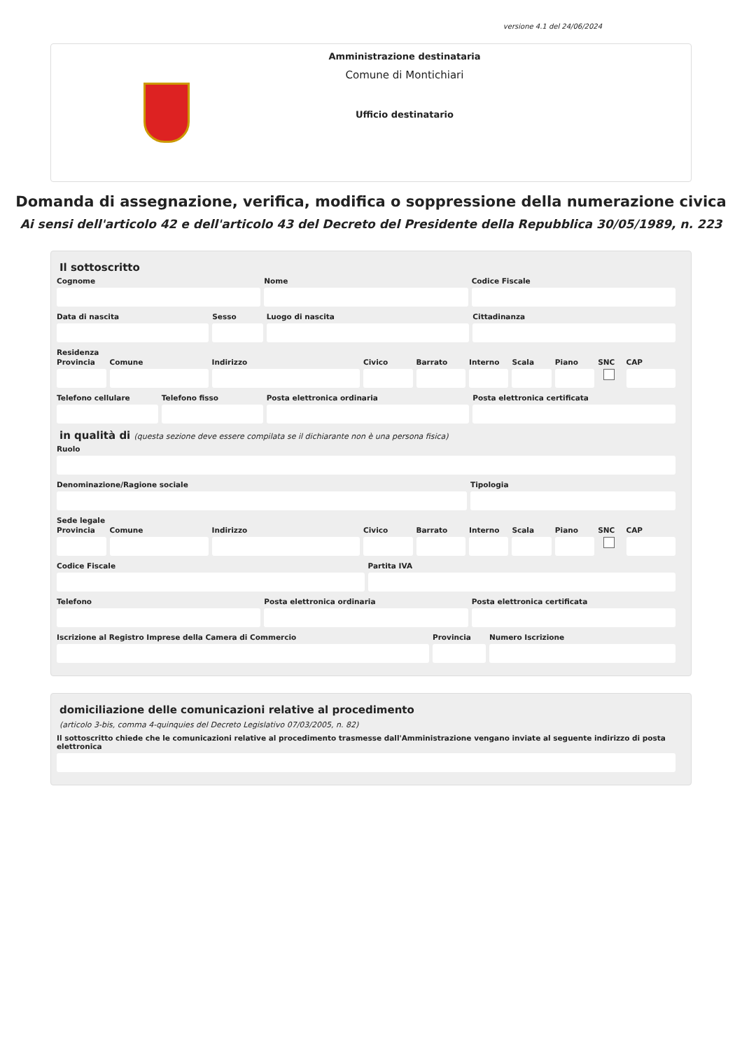versione 4.1 del 24/06/2024
Amministrazione destinataria
Comune di Montichiari
Ufficio destinatario
Domanda di assegnazione, verifica, modifica o soppressione della numerazione civica
Ai sensi dell'articolo 42 e dell'articolo 43 del Decreto del Presidente della Repubblica 30/05/1989, n. 223
Il sottoscritto
Cognome Nome Codice Fiscale
Data di nascita Sesso Luogo di nascita Cittadinanza
Residenza
Provincia Comune Indirizzo Civico Barrato Interno Scala Piano SNC CAP
Telefono cellulare Telefono fisso Posta elettronica ordinaria Posta elettronica certificata
in qualità di (questa sezione deve essere compilata se il dichiarante non è una persona fisica)
Ruolo
Denominazione/Ragione sociale Tipologia
Sede legale
Provincia Comune Indirizzo Civico Barrato Interno Scala Piano SNC CAP
Codice Fiscale Partita IVA
Telefono Posta elettronica ordinaria Posta elettronica certificata
Iscrizione al Registro Imprese della Camera di Commercio
Provincia Numero Iscrizione
domiciliazione delle comunicazioni relative al procedimento
(articolo 3-bis, comma 4-quinquies del Decreto Legislativo 07/03/2005, n. 82)
Il sottoscritto chiede che le comunicazioni relative al procedimento trasmesse dall'Amministrazione vengano inviate al seguente indirizzo di posta elettronica